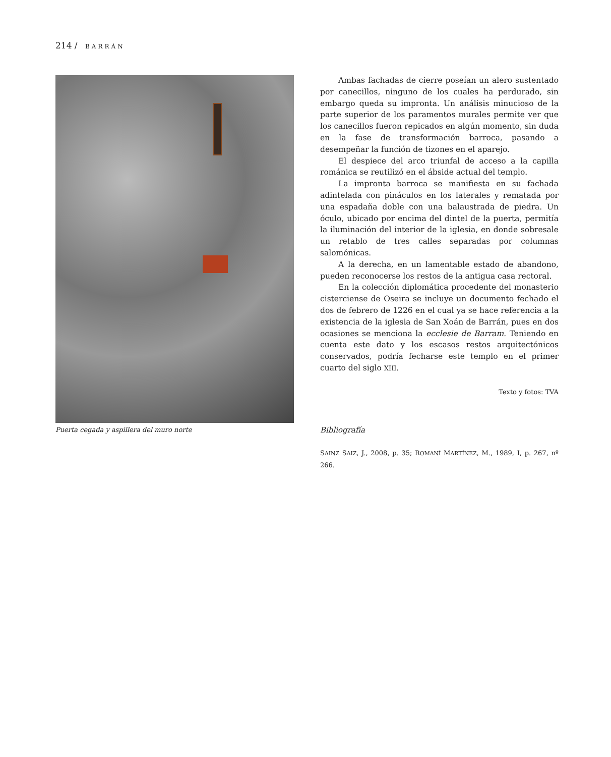214 / BARRÁN
Puerta cegada y aspillera del muro norte
Ambas fachadas de cierre poseían un alero sustentado por canecillos, ninguno de los cuales ha perdurado, sin embargo queda su impronta. Un análisis minucioso de la parte superior de los paramentos murales permite ver que los canecillos fueron repicados en algún momento, sin duda en la fase de transformación barroca, pasando a desempeñar la función de tizones en el aparejo.
El despiece del arco triunfal de acceso a la capilla románica se reutilizó en el ábside actual del templo.
La impronta barroca se manifiesta en su fachada adintelada con pináculos en los laterales y rematada por una espadaña doble con una balaustrada de piedra. Un óculo, ubicado por encima del dintel de la puerta, permitía la iluminación del interior de la iglesia, en donde sobresale un retablo de tres calles separadas por columnas salomónicas.
A la derecha, en un lamentable estado de abandono, pueden reconocerse los restos de la antigua casa rectoral.
En la colección diplomática procedente del monasterio cisterciense de Oseira se incluye un documento fechado el dos de febrero de 1226 en el cual ya se hace referencia a la existencia de la iglesia de San Xoán de Barrán, pues en dos ocasiones se menciona la ecclesie de Barram. Teniendo en cuenta este dato y los escasos restos arquitectónicos conservados, podría fecharse este templo en el primer cuarto del siglo XIII.
Texto y fotos: TVA
Bibliografía
SAINZ SAIZ, J., 2008, p. 35; ROMANÍ MARTÍNEZ, M., 1989, I, p. 267, nº 266.